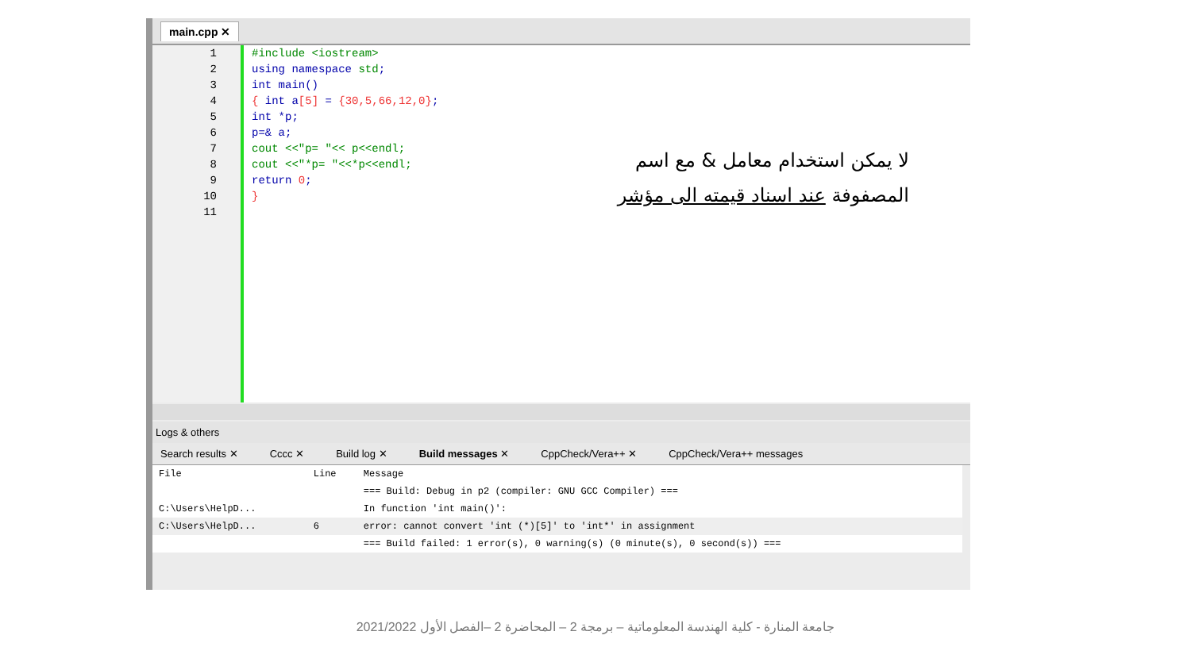main.cpp ✕
1
2
3
4
5
6
7
8
9
10
11
#include <iostream>
using namespace std;
int main()
{ int a[5] = {30,5,66,12,0};
int *p;
p=& a;
cout <<"p= "<< p<<endl;
cout <<"*p= "<<*p<<endl;
return 0;
}
Logs & others
Search results ✕ Cccc ✕ Build log ✕ Build messages ✕ CppCheck/Vera++ ✕ CppCheck/Vera++ messages
| File | Line | Message |
| --- | --- | --- |
| | | === Build: Debug in p2 (compiler: GNU GCC Compiler) === |
| C:\Users\HelpD... | | In function 'int main()': |
| C:\Users\HelpD... | 6 | error: cannot convert 'int (*)[5]' to 'int*' in assignment |
| | | === Build failed: 1 error(s), 0 warning(s) (0 minute(s), 0 second(s)) === |
لا يمكن استخدام معامل & مع اسم المصفوفة عند اسناد قيمته الى مؤشر
جامعة المنارة - كلية الهندسة المعلوماتية – برمجة 2 – المحاضرة 2 –الفصل الأول 2021/2022